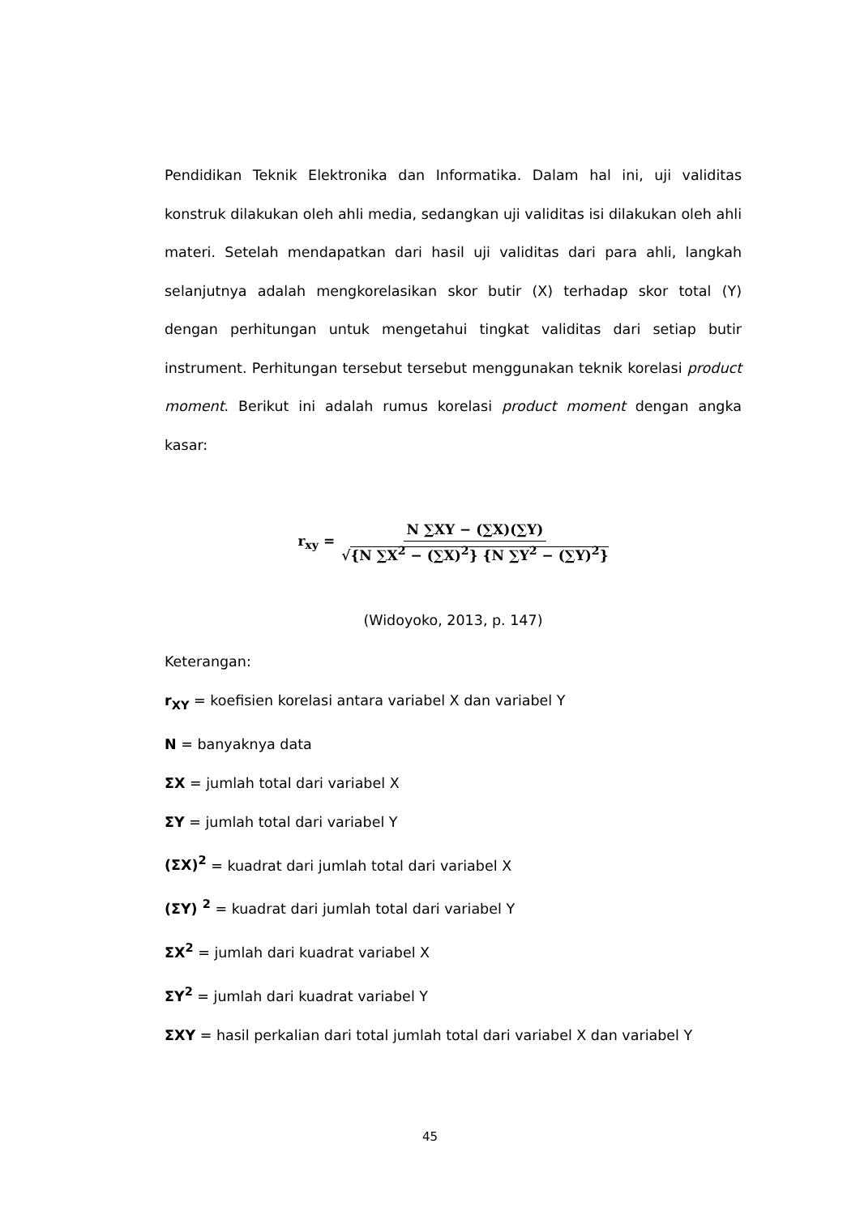Pendidikan Teknik Elektronika dan Informatika. Dalam hal ini, uji validitas konstruk dilakukan oleh ahli media, sedangkan uji validitas isi dilakukan oleh ahli materi. Setelah mendapatkan dari hasil uji validitas dari para ahli, langkah selanjutnya adalah mengkorelasikan skor butir (X) terhadap skor total (Y) dengan perhitungan untuk mengetahui tingkat validitas dari setiap butir instrument. Perhitungan tersebut tersebut menggunakan teknik korelasi product moment. Berikut ini adalah rumus korelasi product moment dengan angka kasar:
r<sub>xy</sub> = N ∑XY − (∑X)(∑Y) √{N ∑X<sup>2</sup> − (∑X)<sup>2</sup>} {N ∑Y<sup>2</sup> − (∑Y)<sup>2</sup>}
(Widoyoko, 2013, p. 147)
Keterangan:
r<sub>XY</sub> = koefisien korelasi antara variabel X dan variabel Y
N = banyaknya data
ΣX = jumlah total dari variabel X
ΣY = jumlah total dari variabel Y
(ΣX)<sup>2</sup> = kuadrat dari jumlah total dari variabel X
(ΣY) <sup>2</sup> = kuadrat dari jumlah total dari variabel Y
ΣX<sup>2</sup> = jumlah dari kuadrat variabel X
ΣY<sup>2</sup> = jumlah dari kuadrat variabel Y
ΣXY = hasil perkalian dari total jumlah total dari variabel X dan variabel Y
45